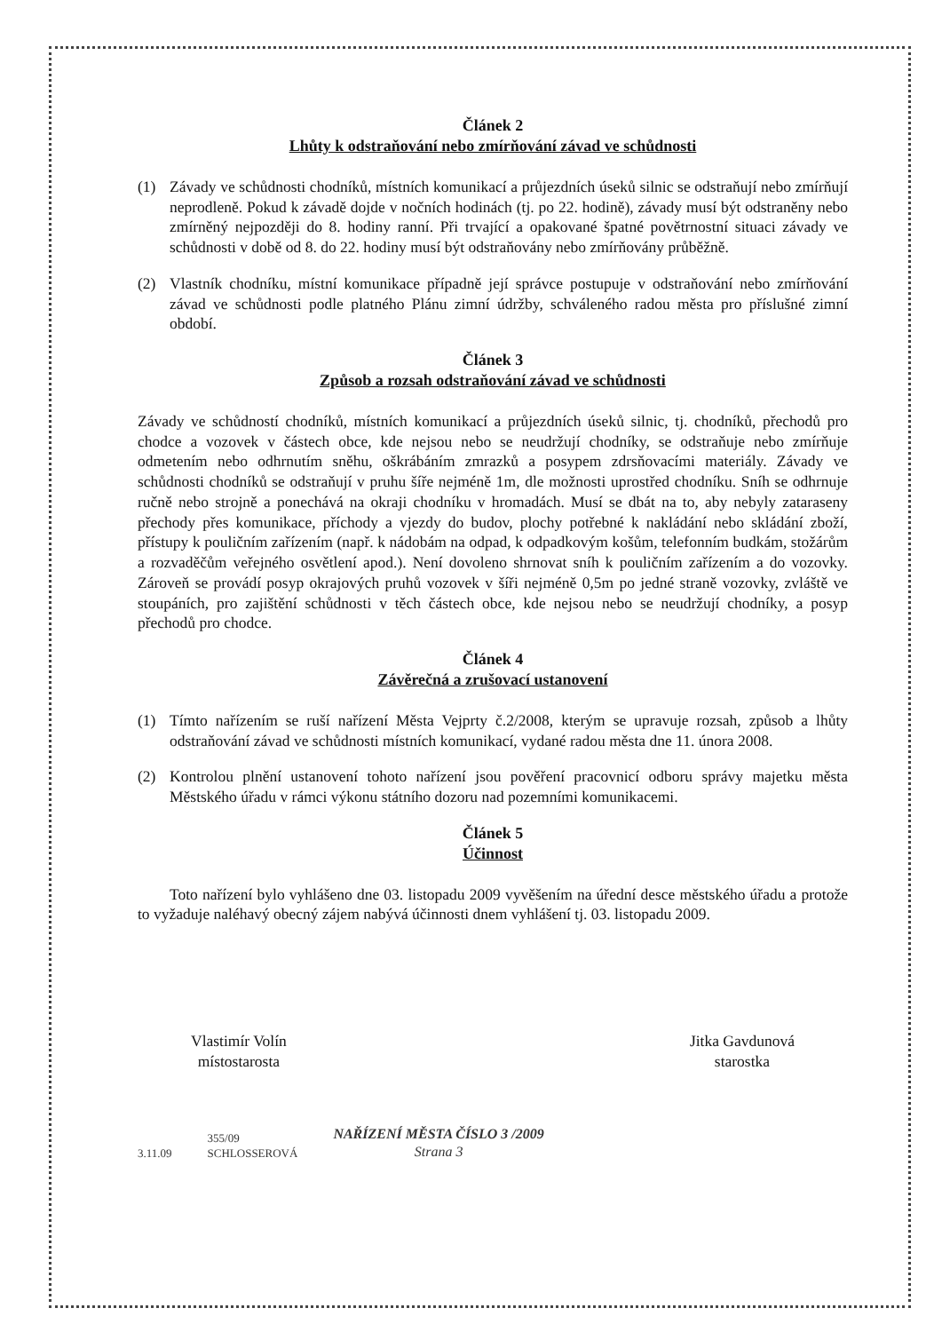Článek 2
Lhůty k odstraňování nebo zmírňování závad ve schůdnosti
(1) Závady ve schůdnosti chodníků, místních komunikací a průjezdních úseků silnic se odstraňují nebo zmírňují neprodleně. Pokud k závadě dojde v nočních hodinách (tj. po 22. hodině), závady musí být odstraněny nebo zmírněný nejpozději do 8. hodiny ranní. Při trvající a opakované špatné povětrnostní situaci závady ve schůdnosti v době od 8. do 22. hodiny musí být odstraňovány nebo zmírňovány průběžně.
(2) Vlastník chodníku, místní komunikace případně její správce postupuje v odstraňování nebo zmírňování závad ve schůdnosti podle platného Plánu zimní údržby, schváleného radou města pro příslušné zimní období.
Článek 3
Způsob a rozsah odstraňování závad ve schůdnosti
Závady ve schůdností chodníků, místních komunikací a průjezdních úseků silnic, tj. chodníků, přechodů pro chodce a vozovek v částech obce, kde nejsou nebo se neudržují chodníky, se odstraňuje nebo zmírňuje odmetením nebo odhrnutím sněhu, oškrábáním zmrazků a posypem zdrsňovacími materiály. Závady ve schůdnosti chodníků se odstraňují v pruhu šíře nejméně 1m, dle možnosti uprostřed chodníku. Sníh se odhrnuje ručně nebo strojně a ponechává na okraji chodníku v hromadách. Musí se dbát na to, aby nebyly zataraseny přechody přes komunikace, příchody a vjezdy do budov, plochy potřebné k nakládání nebo skládání zboží, přístupy k pouličním zařízením (např. k nádobám na odpad, k odpadkovým košům, telefonním budkám, stožárům a rozvaděčům veřejného osvětlení apod.). Není dovoleno shrnovat sníh k pouličním zařízením a do vozovky. Zároveň se provádí posyp okrajových pruhů vozovek v šíři nejméně 0,5m po jedné straně vozovky, zvláště ve stoupáních, pro zajištění schůdnosti v těch částech obce, kde nejsou nebo se neudržují chodníky, a posyp přechodů pro chodce.
Článek 4
Závěrečná a zrušovací ustanovení
(1) Tímto nařízením se ruší nařízení Města Vejprty č.2/2008, kterým se upravuje rozsah, způsob a lhůty odstraňování závad ve schůdnosti místních komunikací, vydané radou města dne 11. února 2008.
(2) Kontrolou plnění ustanovení tohoto nařízení jsou pověření pracovnicí odboru správy majetku města Městského úřadu v rámci výkonu státního dozoru nad pozemními komunikacemi.
Článek 5
Účinnost
Toto nařízení bylo vyhlášeno dne 03. listopadu 2009 vyvěšením na úřední desce městského úřadu a protože to vyžaduje naléhavý obecný zájem nabývá účinnosti dnem vyhlášení tj. 03. listopadu 2009.
Vlastimír Volín
místostarosta
Jitka Gavdunová
starostka
3.11.09 355/09
SCHLOSSEROVÁ
NAŘÍZENÍ MĚSTA ČÍSLO 3 /2009
Strana 3